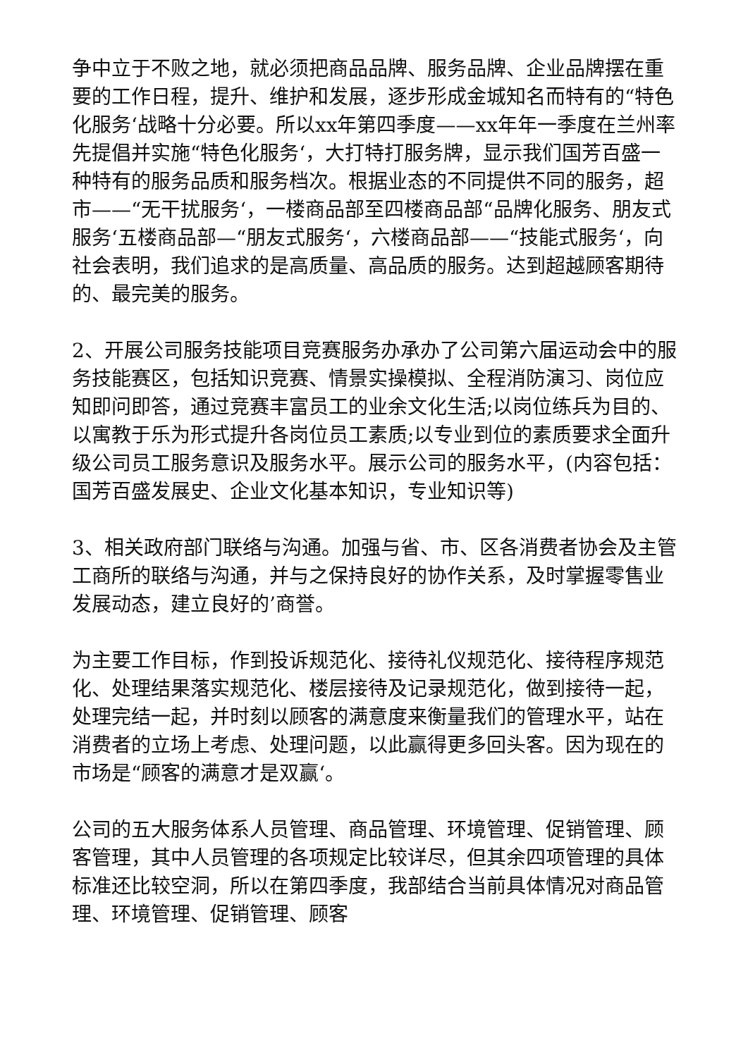争中立于不败之地，就必须把商品品牌、服务品牌、企业品牌摆在重要的工作日程，提升、维护和发展，逐步形成金城知名而特有的“特色化服务‘战略十分必要。所以xx年第四季度——xx年年一季度在兰州率先提倡并实施“特色化服务‘，大打特打服务牌，显示我们国芳百盛一种特有的服务品质和服务档次。根据业态的不同提供不同的服务，超市——“无干扰服务‘，一楼商品部至四楼商品部“品牌化服务、朋友式服务‘五楼商品部—“朋友式服务‘，六楼商品部——“技能式服务‘，向社会表明，我们追求的是高质量、高品质的服务。达到超越顾客期待的、最完美的服务。
2、开展公司服务技能项目竞赛服务办承办了公司第六届运动会中的服务技能赛区，包括知识竞赛、情景实操模拟、全程消防演习、岗位应知即问即答，通过竞赛丰富员工的业余文化生活;以岗位练兵为目的、以寓教于乐为形式提升各岗位员工素质;以专业到位的素质要求全面升级公司员工服务意识及服务水平。展示公司的服务水平，(内容包括：国芳百盛发展史、企业文化基本知识，专业知识等)
3、相关政府部门联络与沟通。加强与省、市、区各消费者协会及主管工商所的联络与沟通，并与之保持良好的协作关系，及时掌握零售业发展动态，建立良好的’商誉。
为主要工作目标，作到投诉规范化、接待礼仪规范化、接待程序规范化、处理结果落实规范化、楼层接待及记录规范化，做到接待一起，处理完结一起，并时刻以顾客的满意度来衡量我们的管理水平，站在消费者的立场上考虑、处理问题，以此赢得更多回头客。因为现在的市场是“顾客的满意才是双赢‘。
公司的五大服务体系人员管理、商品管理、环境管理、促销管理、顾客管理，其中人员管理的各项规定比较详尽，但其余四项管理的具体标准还比较空洞，所以在第四季度，我部结合当前具体情况对商品管理、环境管理、促销管理、顾客